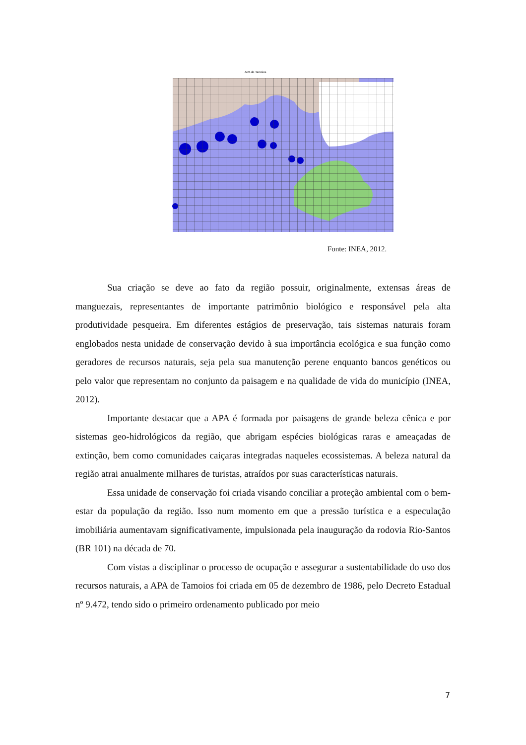APA de Tamoios
Fonte: INEA, 2012.
Sua criação se deve ao fato da região possuir, originalmente, extensas áreas de manguezais, representantes de importante patrimônio biológico e responsável pela alta produtividade pesqueira. Em diferentes estágios de preservação, tais sistemas naturais foram englobados nesta unidade de conservação devido à sua importância ecológica e sua função como geradores de recursos naturais, seja pela sua manutenção perene enquanto bancos genéticos ou pelo valor que representam no conjunto da paisagem e na qualidade de vida do município (INEA, 2012).
Importante destacar que a APA é formada por paisagens de grande beleza cênica e por sistemas geo-hidrológicos da região, que abrigam espécies biológicas raras e ameaçadas de extinção, bem como comunidades caiçaras integradas naqueles ecossistemas. A beleza natural da região atrai anualmente milhares de turistas, atraídos por suas características naturais.
Essa unidade de conservação foi criada visando conciliar a proteção ambiental com o bem-estar da população da região. Isso num momento em que a pressão turística e a especulação imobiliária aumentavam significativamente, impulsionada pela inauguração da rodovia Rio-Santos (BR 101) na década de 70.
Com vistas a disciplinar o processo de ocupação e assegurar a sustentabilidade do uso dos recursos naturais, a APA de Tamoios foi criada em 05 de dezembro de 1986, pelo Decreto Estadual nº 9.472, tendo sido o primeiro ordenamento publicado por meio
7